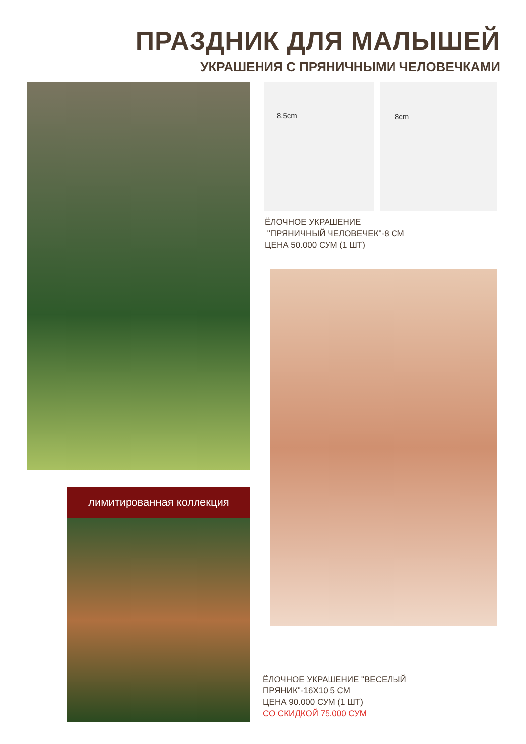ПРАЗДНИК ДЛЯ МАЛЫШЕЙ
УКРАШЕНИЯ С ПРЯНИЧНЫМИ ЧЕЛОВЕЧКАМИ
8.5cm 8cm
ЁЛОЧНОЕ УКРАШЕНИЕ
"ПРЯНИЧНЫЙ ЧЕЛОВЕЧЕК"-8 СМ
ЦЕНА 50.000 СУМ (1 ШТ)
лимитированная коллекция
ЁЛОЧНОЕ УКРАШЕНИЕ "ВЕСЕЛЫЙ
ПРЯНИК"-16Х10,5 СМ
ЦЕНА 90.000 СУМ (1 ШТ)
СО СКИДКОЙ 75.000 СУМ